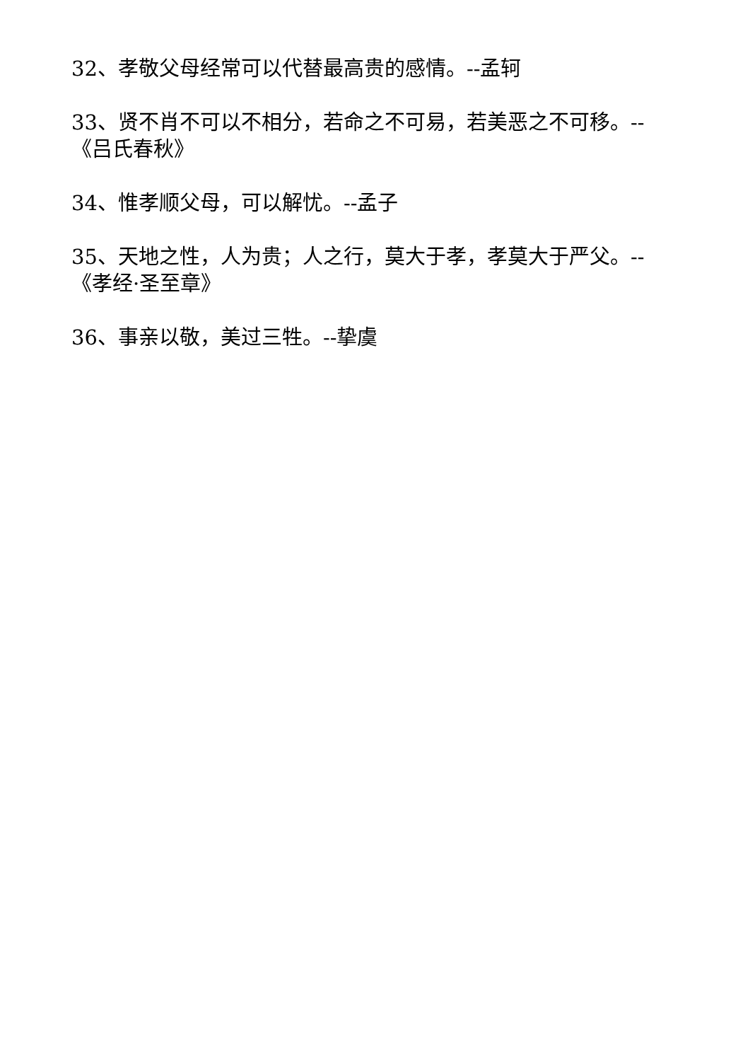32、孝敬父母经常可以代替最高贵的感情。--孟轲
33、贤不肖不可以不相分，若命之不可易，若美恶之不可移。--《吕氏春秋》
34、惟孝顺父母，可以解忧。--孟子
35、天地之性，人为贵；人之行，莫大于孝，孝莫大于严父。--《孝经·圣至章》
36、事亲以敬，美过三牲。--挚虞